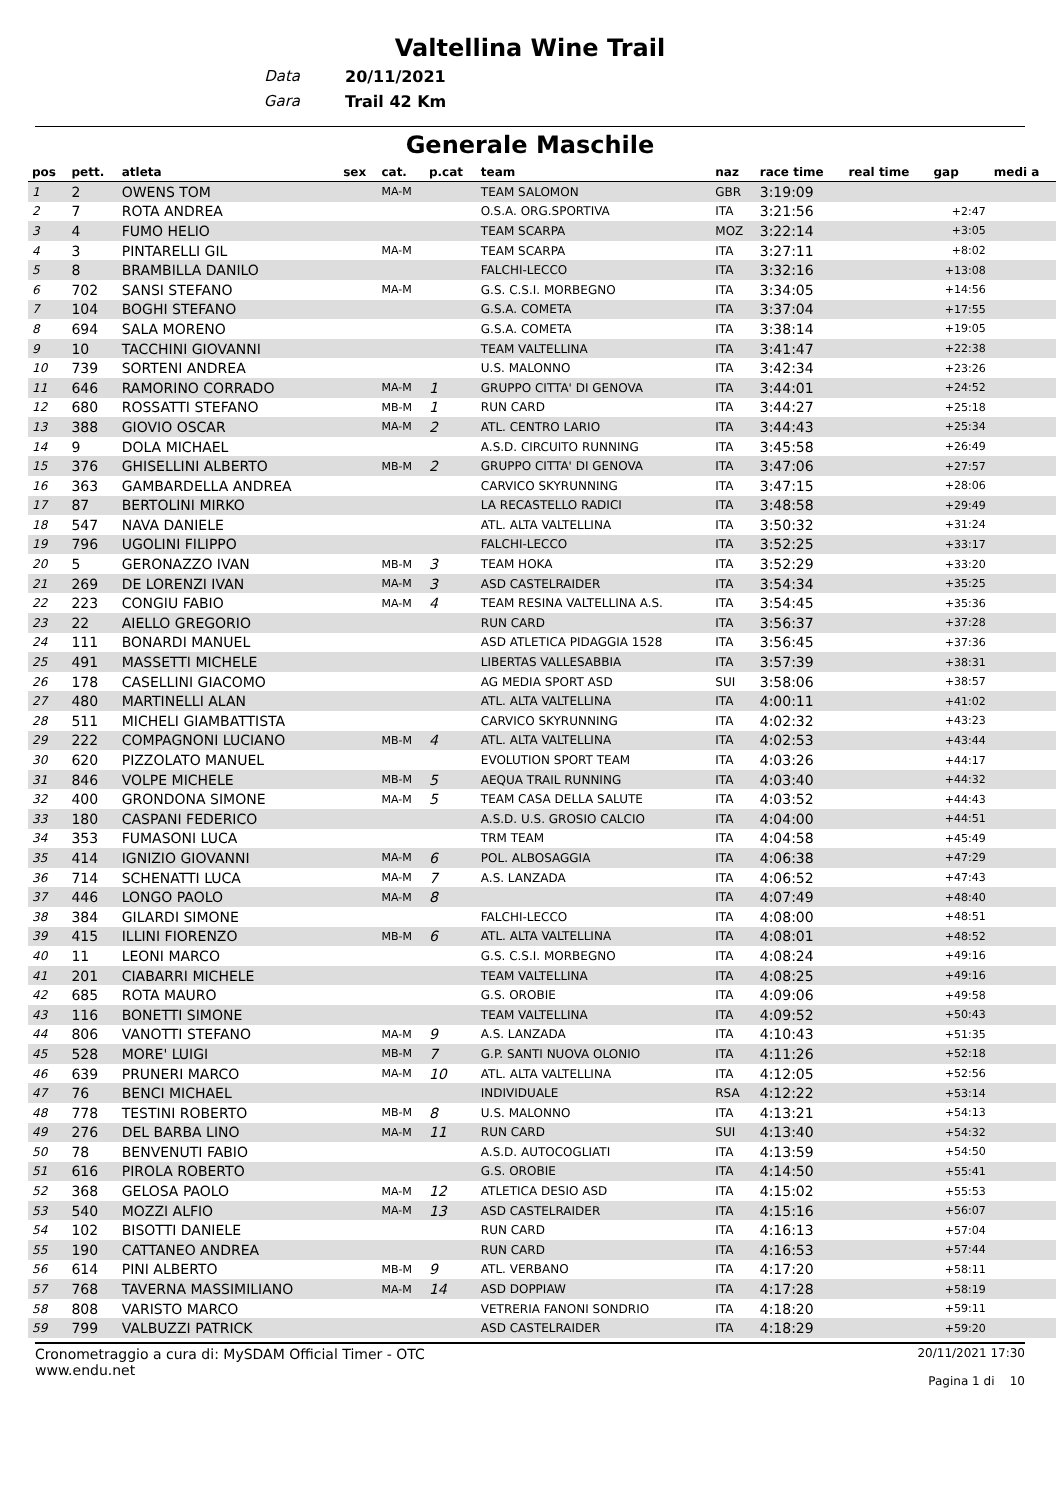Valtellina Wine Trail
Data 20/11/2021
Gara Trail 42 Km
Generale Maschile
| pos | pett. | atleta | sex | cat. | p.cat | team | naz | race time | real time | gap | medi a |
| --- | --- | --- | --- | --- | --- | --- | --- | --- | --- | --- | --- |
| 1 | 2 | OWENS TOM | | MA-M | | TEAM SALOMON | GBR | 3:19:09 | | | |
| 2 | 7 | ROTA ANDREA | | | | O.S.A. ORG.SPORTIVA | ITA | 3:21:56 | | +2:47 | |
| 3 | 4 | FUMO HELIO | | | | TEAM SCARPA | MOZ | 3:22:14 | | +3:05 | |
| 4 | 3 | PINTARELLI GIL | | MA-M | | TEAM SCARPA | ITA | 3:27:11 | | +8:02 | |
| 5 | 8 | BRAMBILLA DANILO | | | | FALCHI-LECCO | ITA | 3:32:16 | | +13:08 | |
| 6 | 702 | SANSI STEFANO | | MA-M | | G.S. C.S.I. MORBEGNO | ITA | 3:34:05 | | +14:56 | |
| 7 | 104 | BOGHI STEFANO | | | | G.S.A. COMETA | ITA | 3:37:04 | | +17:55 | |
| 8 | 694 | SALA MORENO | | | | G.S.A. COMETA | ITA | 3:38:14 | | +19:05 | |
| 9 | 10 | TACCHINI GIOVANNI | | | | TEAM VALTELLINA | ITA | 3:41:47 | | +22:38 | |
| 10 | 739 | SORTENI ANDREA | | | | U.S. MALONNO | ITA | 3:42:34 | | +23:26 | |
| 11 | 646 | RAMORINO CORRADO | | MA-M | 1 | GRUPPO CITTA' DI GENOVA | ITA | 3:44:01 | | +24:52 | |
| 12 | 680 | ROSSATTI STEFANO | | MB-M | 1 | RUN CARD | ITA | 3:44:27 | | +25:18 | |
| 13 | 388 | GIOVIO OSCAR | | MA-M | 2 | ATL. CENTRO LARIO | ITA | 3:44:43 | | +25:34 | |
| 14 | 9 | DOLA MICHAEL | | | | A.S.D. CIRCUITO RUNNING | ITA | 3:45:58 | | +26:49 | |
| 15 | 376 | GHISELLINI ALBERTO | | MB-M | 2 | GRUPPO CITTA' DI GENOVA | ITA | 3:47:06 | | +27:57 | |
| 16 | 363 | GAMBARDELLA ANDREA | | | | CARVICO SKYRUNNING | ITA | 3:47:15 | | +28:06 | |
| 17 | 87 | BERTOLINI MIRKO | | | | LA RECASTELLO RADICI | ITA | 3:48:58 | | +29:49 | |
| 18 | 547 | NAVA DANIELE | | | | ATL. ALTA VALTELLINA | ITA | 3:50:32 | | +31:24 | |
| 19 | 796 | UGOLINI FILIPPO | | | | FALCHI-LECCO | ITA | 3:52:25 | | +33:17 | |
| 20 | 5 | GERONAZZO IVAN | | MB-M | 3 | TEAM HOKA | ITA | 3:52:29 | | +33:20 | |
| 21 | 269 | DE LORENZI IVAN | | MA-M | 3 | ASD CASTELRAIDER | ITA | 3:54:34 | | +35:25 | |
| 22 | 223 | CONGIU FABIO | | MA-M | 4 | TEAM RESINA VALTELLINA A.S. | ITA | 3:54:45 | | +35:36 | |
| 23 | 22 | AIELLO GREGORIO | | | | RUN CARD | ITA | 3:56:37 | | +37:28 | |
| 24 | 111 | BONARDI MANUEL | | | | ASD ATLETICA PIDAGGIA 1528 | ITA | 3:56:45 | | +37:36 | |
| 25 | 491 | MASSETTI MICHELE | | | | LIBERTAS VALLESABBIA | ITA | 3:57:39 | | +38:31 | |
| 26 | 178 | CASELLINI GIACOMO | | | | AG MEDIA SPORT ASD | SUI | 3:58:06 | | +38:57 | |
| 27 | 480 | MARTINELLI ALAN | | | | ATL. ALTA VALTELLINA | ITA | 4:00:11 | | +41:02 | |
| 28 | 511 | MICHELI GIAMBATTISTA | | | | CARVICO SKYRUNNING | ITA | 4:02:32 | | +43:23 | |
| 29 | 222 | COMPAGNONI LUCIANO | | MB-M | 4 | ATL. ALTA VALTELLINA | ITA | 4:02:53 | | +43:44 | |
| 30 | 620 | PIZZOLATO MANUEL | | | | EVOLUTION SPORT TEAM | ITA | 4:03:26 | | +44:17 | |
| 31 | 846 | VOLPE MICHELE | | MB-M | 5 | AEQUA TRAIL RUNNING | ITA | 4:03:40 | | +44:32 | |
| 32 | 400 | GRONDONA SIMONE | | MA-M | 5 | TEAM CASA DELLA SALUTE | ITA | 4:03:52 | | +44:43 | |
| 33 | 180 | CASPANI FEDERICO | | | | A.S.D. U.S. GROSIO CALCIO | ITA | 4:04:00 | | +44:51 | |
| 34 | 353 | FUMASONI LUCA | | | | TRM TEAM | ITA | 4:04:58 | | +45:49 | |
| 35 | 414 | IGNIZIO GIOVANNI | | MA-M | 6 | POL. ALBOSAGGIA | ITA | 4:06:38 | | +47:29 | |
| 36 | 714 | SCHENATTI LUCA | | MA-M | 7 | A.S. LANZADA | ITA | 4:06:52 | | +47:43 | |
| 37 | 446 | LONGO PAOLO | | MA-M | 8 | | ITA | 4:07:49 | | +48:40 | |
| 38 | 384 | GILARDI SIMONE | | | | FALCHI-LECCO | ITA | 4:08:00 | | +48:51 | |
| 39 | 415 | ILLINI FIORENZO | | MB-M | 6 | ATL. ALTA VALTELLINA | ITA | 4:08:01 | | +48:52 | |
| 40 | 11 | LEONI MARCO | | | | G.S. C.S.I. MORBEGNO | ITA | 4:08:24 | | +49:16 | |
| 41 | 201 | CIABARRI MICHELE | | | | TEAM VALTELLINA | ITA | 4:08:25 | | +49:16 | |
| 42 | 685 | ROTA MAURO | | | | G.S. OROBIE | ITA | 4:09:06 | | +49:58 | |
| 43 | 116 | BONETTI SIMONE | | | | TEAM VALTELLINA | ITA | 4:09:52 | | +50:43 | |
| 44 | 806 | VANOTTI STEFANO | | MA-M | 9 | A.S. LANZADA | ITA | 4:10:43 | | +51:35 | |
| 45 | 528 | MORE' LUIGI | | MB-M | 7 | G.P. SANTI NUOVA OLONIO | ITA | 4:11:26 | | +52:18 | |
| 46 | 639 | PRUNERI MARCO | | MA-M | 10 | ATL. ALTA VALTELLINA | ITA | 4:12:05 | | +52:56 | |
| 47 | 76 | BENCI MICHAEL | | | | INDIVIDUALE | RSA | 4:12:22 | | +53:14 | |
| 48 | 778 | TESTINI ROBERTO | | MB-M | 8 | U.S. MALONNO | ITA | 4:13:21 | | +54:13 | |
| 49 | 276 | DEL BARBA LINO | | MA-M | 11 | RUN CARD | SUI | 4:13:40 | | +54:32 | |
| 50 | 78 | BENVENUTI FABIO | | | | A.S.D. AUTOCOGLIATI | ITA | 4:13:59 | | +54:50 | |
| 51 | 616 | PIROLA ROBERTO | | | | G.S. OROBIE | ITA | 4:14:50 | | +55:41 | |
| 52 | 368 | GELOSA PAOLO | | MA-M | 12 | ATLETICA DESIO ASD | ITA | 4:15:02 | | +55:53 | |
| 53 | 540 | MOZZI ALFIO | | MA-M | 13 | ASD CASTELRAIDER | ITA | 4:15:16 | | +56:07 | |
| 54 | 102 | BISOTTI DANIELE | | | | RUN CARD | ITA | 4:16:13 | | +57:04 | |
| 55 | 190 | CATTANEO ANDREA | | | | RUN CARD | ITA | 4:16:53 | | +57:44 | |
| 56 | 614 | PINI ALBERTO | | MB-M | 9 | ATL. VERBANO | ITA | 4:17:20 | | +58:11 | |
| 57 | 768 | TAVERNA MASSIMILIANO | | MA-M | 14 | ASD DOPPIAW | ITA | 4:17:28 | | +58:19 | |
| 58 | 808 | VARISTO MARCO | | | | VETRERIA FANONI SONDRIO | ITA | 4:18:20 | | +59:11 | |
| 59 | 799 | VALBUZZI PATRICK | | | | ASD CASTELRAIDER | ITA | 4:18:29 | | +59:20 | |
Cronometraggio a cura di: MySDAM Official Timer - OTC
www.endu.net
20/11/2021 17:30
Pagina 1 di 10